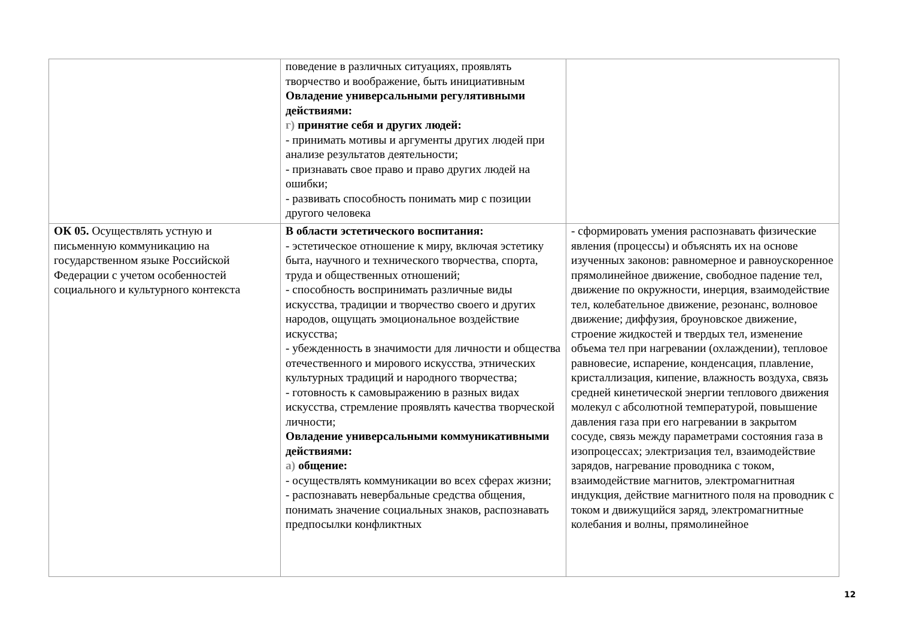| | поведение в различных ситуациях, проявлять творчество и воображение, быть инициативным Овладение универсальными регулятивными действиями: г) принятие себя и других людей: - принимать мотивы и аргументы других людей при анализе результатов деятельности; - признавать свое право и право других людей на ошибки; - развивать способность понимать мир с позиции другого человека | |
| ОК 05. Осуществлять устную и письменную коммуникацию на государственном языке Российской Федерации с учетом особенностей социального и культурного контекста | В области эстетического воспитания: - эстетическое отношение к миру, включая эстетику быта, научного и технического творчества, спорта, труда и общественных отношений; - способность воспринимать различные виды искусства, традиции и творчество своего и других народов, ощущать эмоциональное воздействие искусства; - убежденность в значимости для личности и общества отечественного и мирового искусства, этнических культурных традиций и народного творчества; - готовность к самовыражению в разных видах искусства, стремление проявлять качества творческой личности; Овладение универсальными коммуникативными действиями: а) общение: - осуществлять коммуникации во всех сферах жизни; - распознавать невербальные средства общения, понимать значение социальных знаков, распознавать предпосылки конфликтных | - сформировать умения распознавать физические явления (процессы) и объяснять их на основе изученных законов: равномерное и равноускоренное прямолинейное движение, свободное падение тел, движение по окружности, инерция, взаимодействие тел, колебательное движение, резонанс, волновое движение; диффузия, броуновское движение, строение жидкостей и твердых тел, изменение объема тел при нагревании (охлаждении), тепловое равновесие, испарение, конденсация, плавление, кристаллизация, кипение, влажность воздуха, связь средней кинетической энергии теплового движения молекул с абсолютной температурой, повышение давления газа при его нагревании в закрытом сосуде, связь между параметрами состояния газа в изопроцессах; электризация тел, взаимодействие зарядов, нагревание проводника с током, взаимодействие магнитов, электромагнитная индукция, действие магнитного поля на проводник с током и движущийся заряд, электромагнитные колебания и волны, прямолинейное |
12